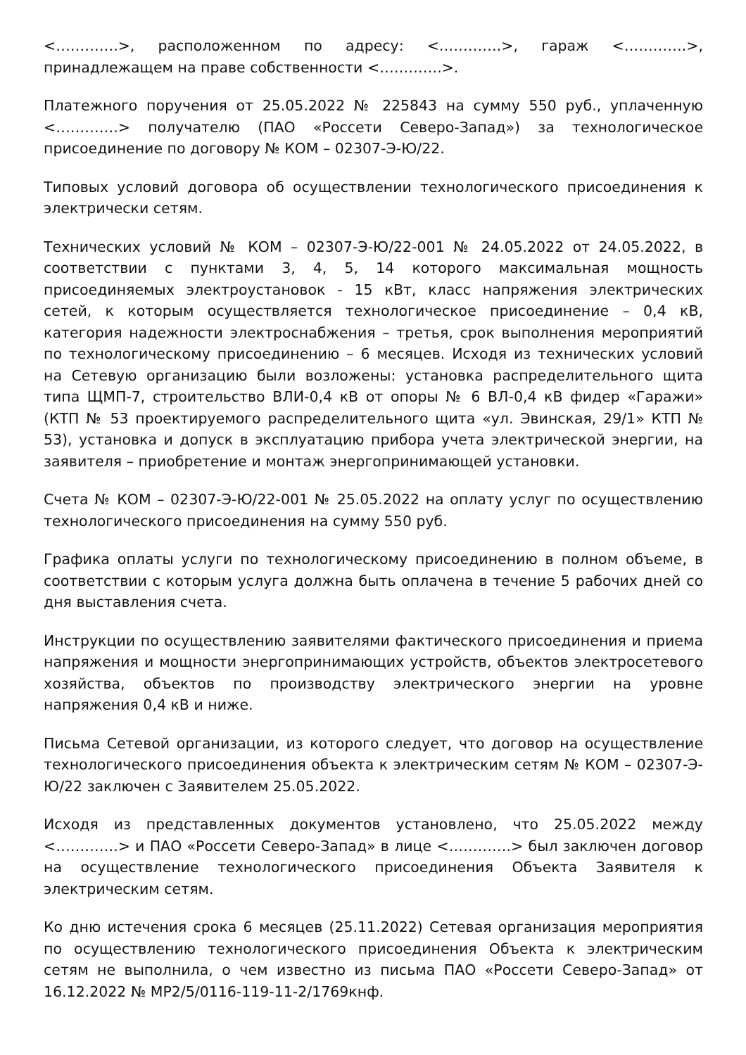<………….>, расположенном по адресу: <………….>, гараж <………….>, принадлежащем на праве собственности <………….>.
Платежного поручения от 25.05.2022 № 225843 на сумму 550 руб., уплаченную <………….> получателю (ПАО «Россети Северо-Запад») за технологическое присоединение по договору № КОМ – 02307-Э-Ю/22.
Типовых условий договора об осуществлении технологического присоединения к электрически сетям.
Технических условий № КОМ – 02307-Э-Ю/22-001 № 24.05.2022 от 24.05.2022, в соответствии с пунктами 3, 4, 5, 14 которого максимальная мощность присоединяемых электроустановок - 15 кВт, класс напряжения электрических сетей, к которым осуществляется технологическое присоединение – 0,4 кВ, категория надежности электроснабжения – третья, срок выполнения мероприятий по технологическому присоединению – 6 месяцев. Исходя из технических условий на Сетевую организацию были возложены: установка распределительного щита типа ЩМП-7, строительство ВЛИ-0,4 кВ от опоры № 6 ВЛ-0,4 кВ фидер «Гаражи» (КТП № 53 проектируемого распределительного щита «ул. Эвинская, 29/1» КТП № 53), установка и допуск в эксплуатацию прибора учета электрической энергии, на заявителя – приобретение и монтаж энергопринимающей установки.
Счета № КОМ – 02307-Э-Ю/22-001 № 25.05.2022 на оплату услуг по осуществлению технологического присоединения на сумму 550 руб.
Графика оплаты услуги по технологическому присоединению в полном объеме, в соответствии с которым услуга должна быть оплачена в течение 5 рабочих дней со дня выставления счета.
Инструкции по осуществлению заявителями фактического присоединения и приема напряжения и мощности энергопринимающих устройств, объектов электросетевого хозяйства, объектов по производству электрического энергии на уровне напряжения 0,4 кВ и ниже.
Письма Сетевой организации, из которого следует, что договор на осуществление технологического присоединения объекта к электрическим сетям № КОМ – 02307-Э-Ю/22 заключен с Заявителем 25.05.2022.
Исходя из представленных документов установлено, что 25.05.2022 между <………….> и ПАО «Россети Северо-Запад» в лице <………….> был заключен договор на осуществление технологического присоединения Объекта Заявителя к электрическим сетям.
Ко дню истечения срока 6 месяцев (25.11.2022) Сетевая организация мероприятия по осуществлению технологического присоединения Объекта к электрическим сетям не выполнила, о чем известно из письма ПАО «Россети Северо-Запад» от 16.12.2022 № МР2/5/0116-119-11-2/1769кнф.